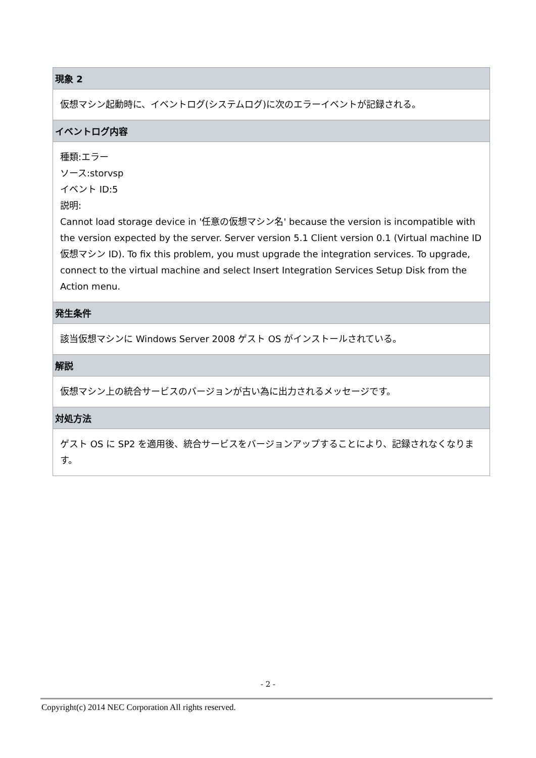| 現象 2 |
| 仮想マシン起動時に、イベントログ(システムログ)に次のエラーイベントが記録される。 |
| イベントログ内容 |
| 種類:エラー ソース:storvsp イベント ID:5 説明: Cannot load storage device in '任意の仮想マシン名' because the version is incompatible with the version expected by the server. Server version 5.1 Client version 0.1 (Virtual machine ID 仮想マシン ID). To fix this problem, you must upgrade the integration services. To upgrade, connect to the virtual machine and select Insert Integration Services Setup Disk from the Action menu. |
| 発生条件 |
| 該当仮想マシンに Windows Server 2008 ゲスト OS がインストールされている。 |
| 解説 |
| 仮想マシン上の統合サービスのバージョンが古い為に出力されるメッセージです。 |
| 対処方法 |
| ゲスト OS に SP2 を適用後、統合サービスをバージョンアップすることにより、記録されなくなります。 |
- 2 -
Copyright(c) 2014 NEC Corporation All rights reserved.